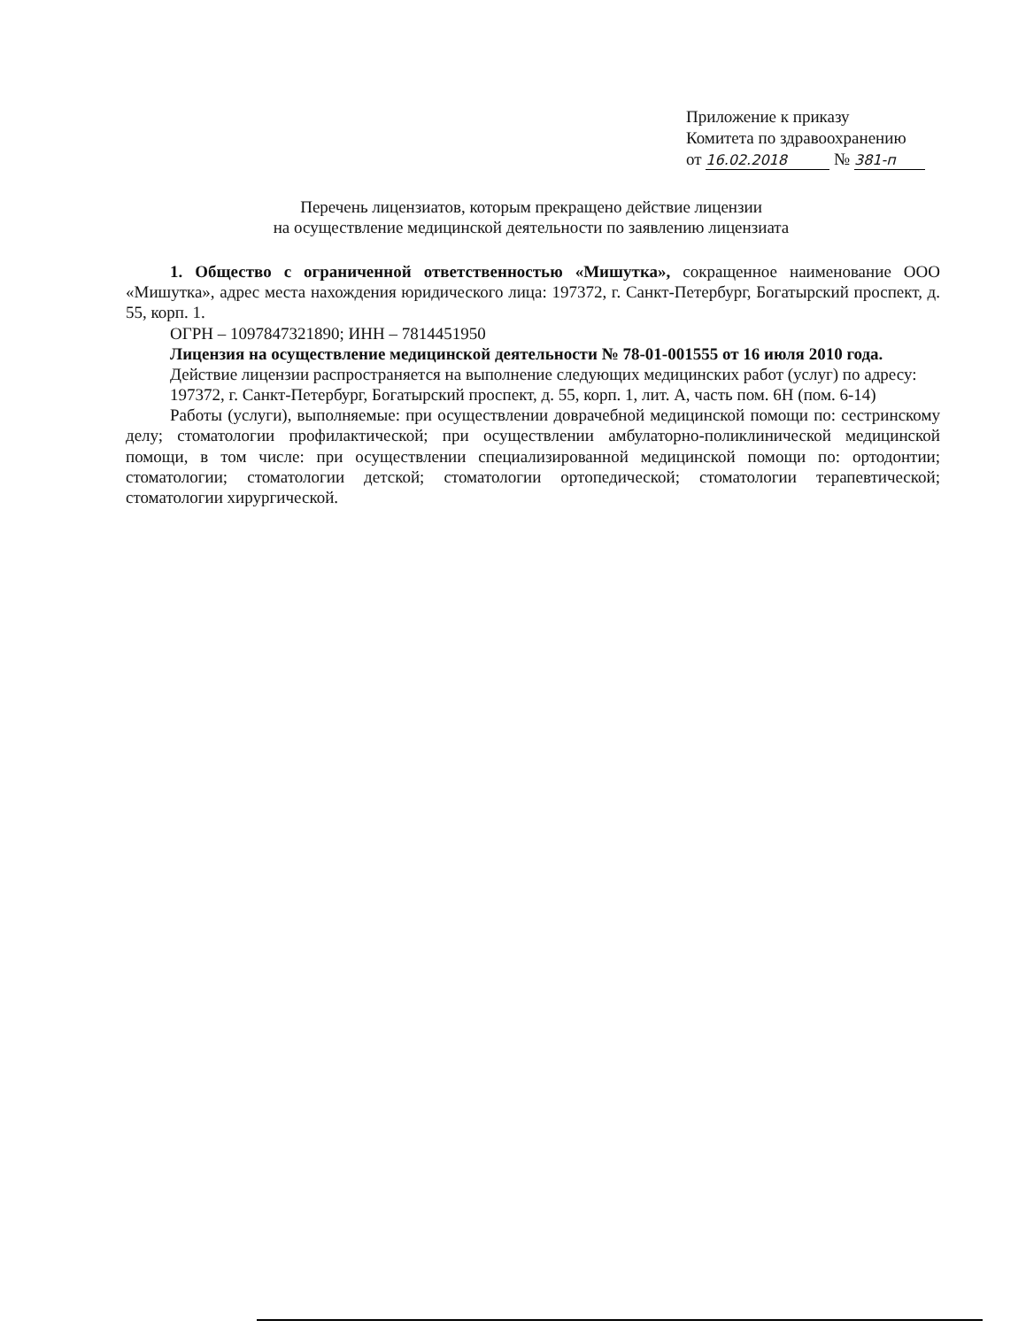Приложение к приказу
Комитета по здравоохранению
от 16.02.2018 № 381-п
Перечень лицензиатов, которым прекращено действие лицензии
на осуществление медицинской деятельности по заявлению лицензиата
1. Общество с ограниченной ответственностью «Мишутка», сокращенное наименование ООО «Мишутка», адрес места нахождения юридического лица: 197372, г. Санкт-Петербург, Богатырский проспект, д. 55, корп. 1.
ОГРН – 1097847321890; ИНН – 7814451950
Лицензия на осуществление медицинской деятельности № 78-01-001555 от 16 июля 2010 года.
Действие лицензии распространяется на выполнение следующих медицинских работ (услуг) по адресу:
197372, г. Санкт-Петербург, Богатырский проспект, д. 55, корп. 1, лит. А, часть пом. 6Н (пом. 6-14)
Работы (услуги), выполняемые: при осуществлении доврачебной медицинской помощи по: сестринскому делу; стоматологии профилактической; при осуществлении амбулаторно-поликлинической медицинской помощи, в том числе: при осуществлении специализированной медицинской помощи по: ортодонтии; стоматологии; стоматологии детской; стоматологии ортопедической; стоматологии терапевтической; стоматологии хирургической.